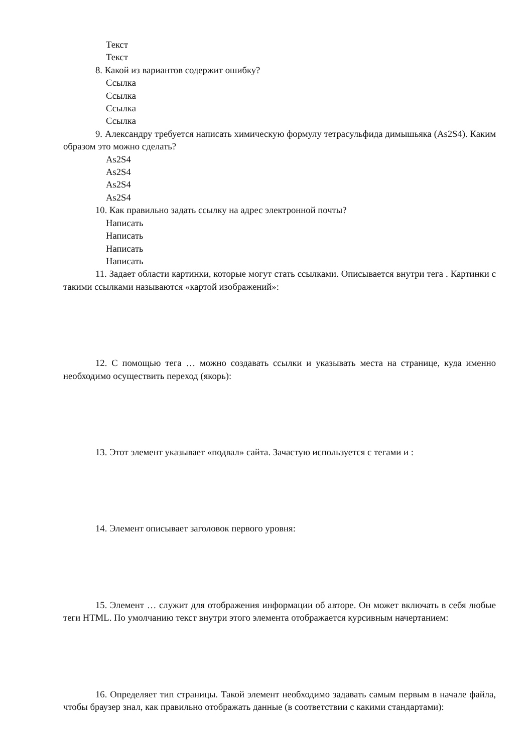Текст
Текст
8. Какой из вариантов содержит ошибку?
Ссылка
Ссылка
Ссылка
Ссылка
9. Александру требуется написать химическую формулу тетрасульфида димышьяка (As2S4). Каким образом это можно сделать?
As2S4
As2S4
As2S4
As2S4
10. Как правильно задать ссылку на адрес электронной почты?
Написать
Написать
Написать
Написать
11. Задает области картинки, которые могут стать ссылками. Описывается внутри тега . Картинки с такими ссылками называются «картой изображений»:
12. С помощью тега … можно создавать ссылки и указывать места на странице, куда именно необходимо осуществить переход (якорь):
13. Этот элемент указывает «подвал» сайта. Зачастую используется с тегами и :
14. Элемент описывает заголовок первого уровня:
15. Элемент … служит для отображения информации об авторе. Он может включать в себя любые теги HTML. По умолчанию текст внутри этого элемента отображается курсивным начертанием:
16. Определяет тип страницы. Такой элемент необходимо задавать самым первым в начале файла, чтобы браузер знал, как правильно отображать данные (в соответствии с какими стандартами):